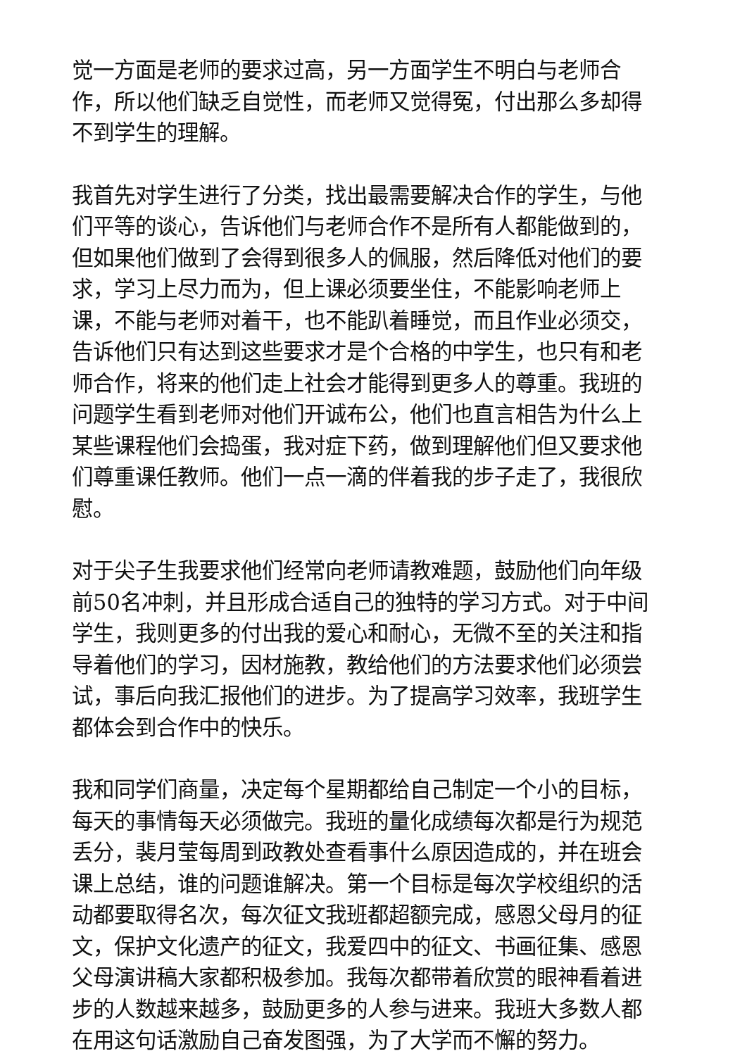觉一方面是老师的要求过高，另一方面学生不明白与老师合作，所以他们缺乏自觉性，而老师又觉得冤，付出那么多却得不到学生的理解。
我首先对学生进行了分类，找出最需要解决合作的学生，与他们平等的谈心，告诉他们与老师合作不是所有人都能做到的，但如果他们做到了会得到很多人的佩服，然后降低对他们的要求，学习上尽力而为，但上课必须要坐住，不能影响老师上课，不能与老师对着干，也不能趴着睡觉，而且作业必须交，告诉他们只有达到这些要求才是个合格的中学生，也只有和老师合作，将来的他们走上社会才能得到更多人的尊重。我班的问题学生看到老师对他们开诚布公，他们也直言相告为什么上某些课程他们会捣蛋，我对症下药，做到理解他们但又要求他们尊重课任教师。他们一点一滴的伴着我的步子走了，我很欣慰。
对于尖子生我要求他们经常向老师请教难题，鼓励他们向年级前50名冲刺，并且形成合适自己的独特的学习方式。对于中间学生，我则更多的付出我的爱心和耐心，无微不至的关注和指导着他们的学习，因材施教，教给他们的方法要求他们必须尝试，事后向我汇报他们的进步。为了提高学习效率，我班学生都体会到合作中的快乐。
我和同学们商量，决定每个星期都给自己制定一个小的目标，每天的事情每天必须做完。我班的量化成绩每次都是行为规范丢分，裴月莹每周到政教处查看事什么原因造成的，并在班会课上总结，谁的问题谁解决。第一个目标是每次学校组织的活动都要取得名次，每次征文我班都超额完成，感恩父母月的征文，保护文化遗产的征文，我爱四中的征文、书画征集、感恩父母演讲稿大家都积极参加。我每次都带着欣赏的眼神看着进步的人数越来越多，鼓励更多的人参与进来。我班大多数人都在用这句话激励自己奋发图强，为了大学而不懈的努力。